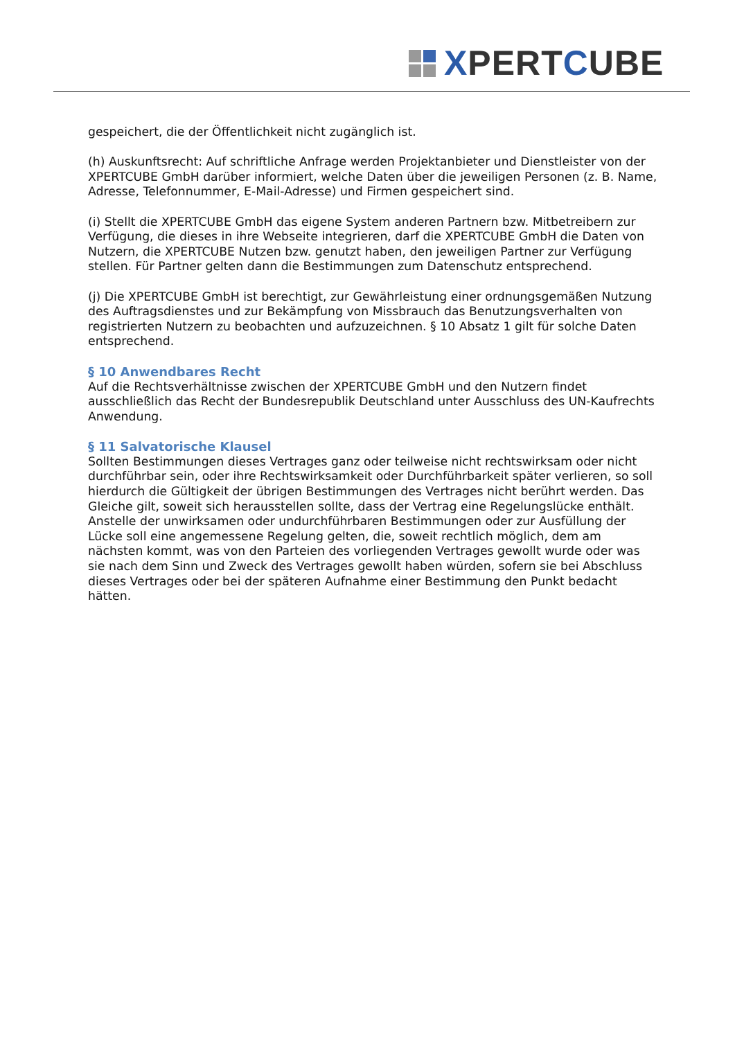XPERTCUBE
gespeichert, die der Öffentlichkeit nicht zugänglich ist.
(h) Auskunftsrecht: Auf schriftliche Anfrage werden Projektanbieter und Dienstleister von der XPERTCUBE GmbH darüber informiert, welche Daten über die jeweiligen Personen (z. B. Name, Adresse, Telefonnummer, E-Mail-Adresse) und Firmen gespeichert sind.
(i) Stellt die XPERTCUBE GmbH das eigene System anderen Partnern bzw. Mitbetreibern zur Verfügung, die dieses in ihre Webseite integrieren, darf die XPERTCUBE GmbH die Daten von Nutzern, die XPERTCUBE Nutzen bzw. genutzt haben, den jeweiligen Partner zur Verfügung stellen. Für Partner gelten dann die Bestimmungen zum Datenschutz entsprechend.
(j) Die XPERTCUBE GmbH ist berechtigt, zur Gewährleistung einer ordnungsgemäßen Nutzung des Auftragsdienstes und zur Bekämpfung von Missbrauch das Benutzungsverhalten von registrierten Nutzern zu beobachten und aufzuzeichnen. § 10 Absatz 1 gilt für solche Daten entsprechend.
§ 10 Anwendbares Recht
Auf die Rechtsverhältnisse zwischen der XPERTCUBE GmbH und den Nutzern findet ausschließlich das Recht der Bundesrepublik Deutschland unter Ausschluss des UN-Kaufrechts Anwendung.
§ 11 Salvatorische Klausel
Sollten Bestimmungen dieses Vertrages ganz oder teilweise nicht rechtswirksam oder nicht durchführbar sein, oder ihre Rechtswirksamkeit oder Durchführbarkeit später verlieren, so soll hierdurch die Gültigkeit der übrigen Bestimmungen des Vertrages nicht berührt werden. Das Gleiche gilt, soweit sich herausstellen sollte, dass der Vertrag eine Regelungslücke enthält. Anstelle der unwirksamen oder undurchführbaren Bestimmungen oder zur Ausfüllung der Lücke soll eine angemessene Regelung gelten, die, soweit rechtlich möglich, dem am nächsten kommt, was von den Parteien des vorliegenden Vertrages gewollt wurde oder was sie nach dem Sinn und Zweck des Vertrages gewollt haben würden, sofern sie bei Abschluss dieses Vertrages oder bei der späteren Aufnahme einer Bestimmung den Punkt bedacht hätten.